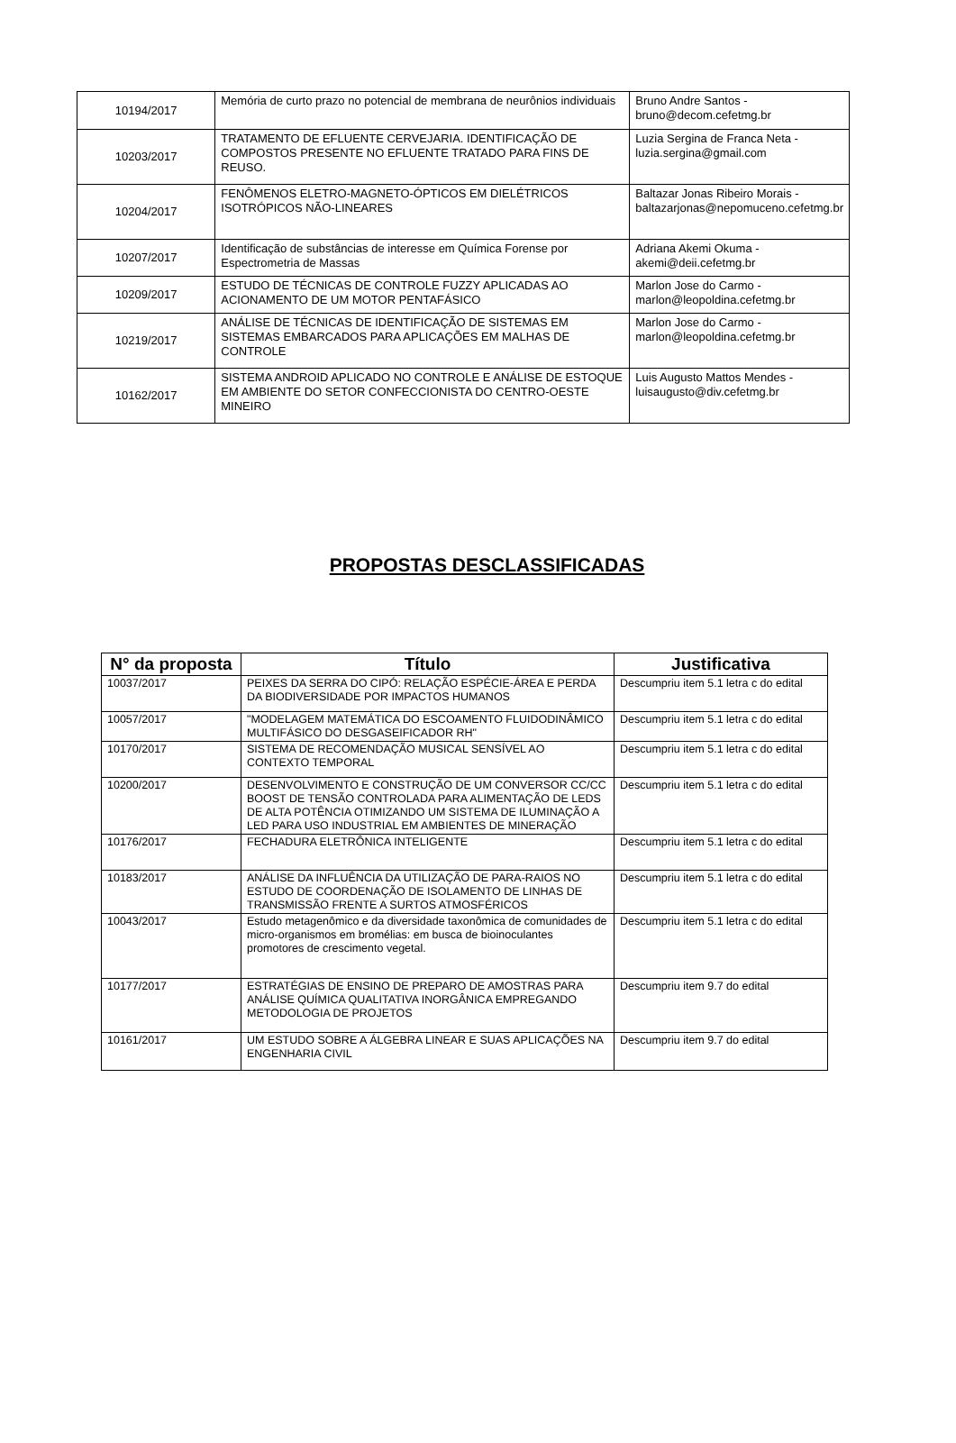| 10194/2017 | Memória de curto prazo no potencial de membrana de neurônios individuais | Bruno Andre Santos - bruno@decom.cefetmg.br |
| 10203/2017 | TRATAMENTO DE EFLUENTE CERVEJARIA. IDENTIFICAÇÃO DE COMPOSTOS PRESENTE NO EFLUENTE TRATADO PARA FINS DE REUSO. | Luzia Sergina de Franca Neta - luzia.sergina@gmail.com |
| 10204/2017 | FENÔMENOS ELETRO-MAGNETO-ÓPTICOS EM DIELÉTRICOS ISOTRÓPICOS NÃO-LINEARES | Baltazar Jonas Ribeiro Morais - baltazarjonas@nepomuceno.cefetmg.br |
| 10207/2017 | Identificação de substâncias de interesse em Química Forense por Espectrometria de Massas | Adriana Akemi Okuma - akemi@deii.cefetmg.br |
| 10209/2017 | ESTUDO DE TÉCNICAS DE CONTROLE FUZZY APLICADAS AO ACIONAMENTO DE UM MOTOR PENTAFÁSICO | Marlon Jose do Carmo - marlon@leopoldina.cefetmg.br |
| 10219/2017 | ANÁLISE DE TÉCNICAS DE IDENTIFICAÇÃO DE SISTEMAS EM SISTEMAS EMBARCADOS PARA APLICAÇÕES EM MALHAS DE CONTROLE | Marlon Jose do Carmo - marlon@leopoldina.cefetmg.br |
| 10162/2017 | SISTEMA ANDROID APLICADO NO CONTROLE E ANÁLISE DE ESTOQUE EM AMBIENTE DO SETOR CONFECCIONISTA DO CENTRO-OESTE MINEIRO | Luis Augusto Mattos Mendes - luisaugusto@div.cefetmg.br |
PROPOSTAS DESCLASSIFICADAS
| N° da proposta | Título | Justificativa |
| --- | --- | --- |
| 10037/2017 | PEIXES DA SERRA DO CIPÓ: RELAÇÃO ESPÉCIE-ÁREA E PERDA DA BIODIVERSIDADE POR IMPACTOS HUMANOS | Descumpriu item 5.1 letra c do edital |
| 10057/2017 | "MODELAGEM MATEMÁTICA DO ESCOAMENTO FLUIDODINÂMICO MULTIFÁSICO DO DESGASEIFICADOR RH" | Descumpriu item 5.1 letra c do edital |
| 10170/2017 | SISTEMA DE RECOMENDAÇÃO MUSICAL SENSÍVEL AO CONTEXTO TEMPORAL | Descumpriu item 5.1 letra c do edital |
| 10200/2017 | DESENVOLVIMENTO E CONSTRUÇÃO DE UM CONVERSOR CC/CC BOOST DE TENSÃO CONTROLADA PARA ALIMENTAÇÃO DE LEDS DE ALTA POTÊNCIA OTIMIZANDO UM SISTEMA DE ILUMINAÇÃO A LED PARA USO INDUSTRIAL EM AMBIENTES DE MINERAÇÃO | Descumpriu item 5.1 letra c do edital |
| 10176/2017 | FECHADURA ELETRÔNICA INTELIGENTE | Descumpriu item 5.1 letra c do edital |
| 10183/2017 | ANÁLISE DA INFLUÊNCIA DA UTILIZAÇÃO DE PARA-RAIOS NO ESTUDO DE COORDENAÇÃO DE ISOLAMENTO DE LINHAS DE TRANSMISSÃO FRENTE A SURTOS ATMOSFÉRICOS | Descumpriu item 5.1 letra c do edital |
| 10043/2017 | Estudo metagenômico e da diversidade taxonômica de comunidades de micro-organismos em bromélias: em busca de bioinoculantes promotores de crescimento vegetal. | Descumpriu item 5.1 letra c do edital |
| 10177/2017 | ESTRATÉGIAS DE ENSINO DE PREPARO DE AMOSTRAS PARA ANÁLISE QUÍMICA QUALITATIVA INORGÂNICA EMPREGANDO METODOLOGIA DE PROJETOS | Descumpriu item 9.7 do edital |
| 10161/2017 | UM ESTUDO SOBRE A ÁLGEBRA LINEAR E SUAS APLICAÇÕES NA ENGENHARIA CIVIL | Descumpriu item 9.7 do edital |